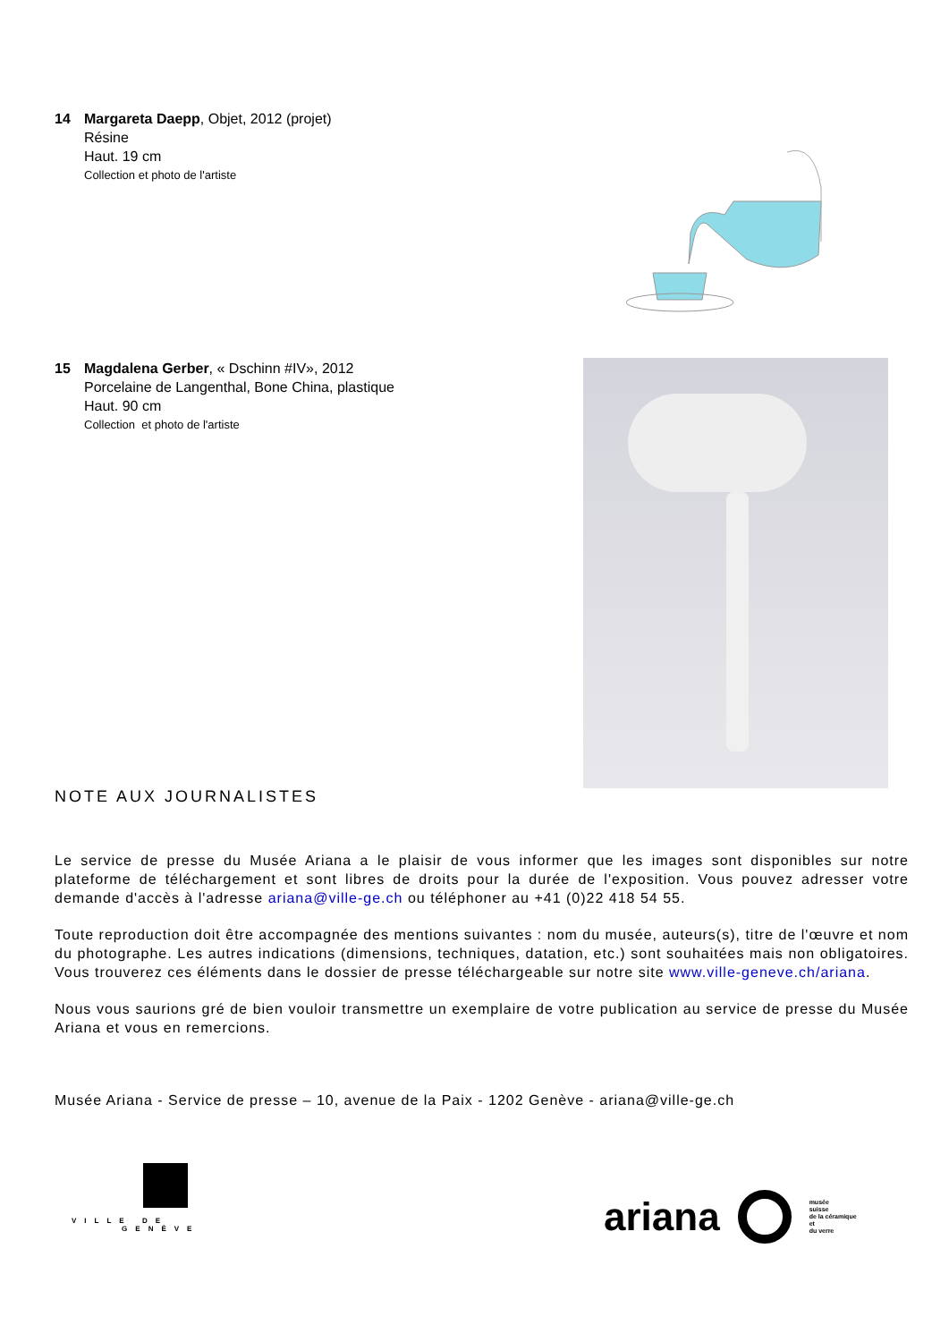14 Margareta Daepp, Objet, 2012 (projet)
Résine
Haut. 19 cm
Collection et photo de l'artiste
15 Magdalena Gerber, « Dschinn #IV», 2012
Porcelaine de Langenthal, Bone China, plastique
Haut. 90 cm
Collection et photo de l'artiste
NOTE AUX JOURNALISTES
Le service de presse du Musée Ariana a le plaisir de vous informer que les images sont disponibles sur notre plateforme de téléchargement et sont libres de droits pour la durée de l'exposition. Vous pouvez adresser votre demande d'accès à l'adresse ariana@ville-ge.ch ou téléphoner au +41 (0)22 418 54 55.
Toute reproduction doit être accompagnée des mentions suivantes : nom du musée, auteurs(s), titre de l'œuvre et nom du photographe. Les autres indications (dimensions, techniques, datation, etc.) sont souhaitées mais non obligatoires. Vous trouverez ces éléments dans le dossier de presse téléchargeable sur notre site www.ville-geneve.ch/ariana.
Nous vous saurions gré de bien vouloir transmettre un exemplaire de votre publication au service de presse du Musée Ariana et vous en remercions.
Musée Ariana - Service de presse – 10, avenue de la Paix - 1202 Genève - ariana@ville-ge.ch
VILLE DE
GENÈVE
ariana musée
suisse
de la céramique
et
du verre